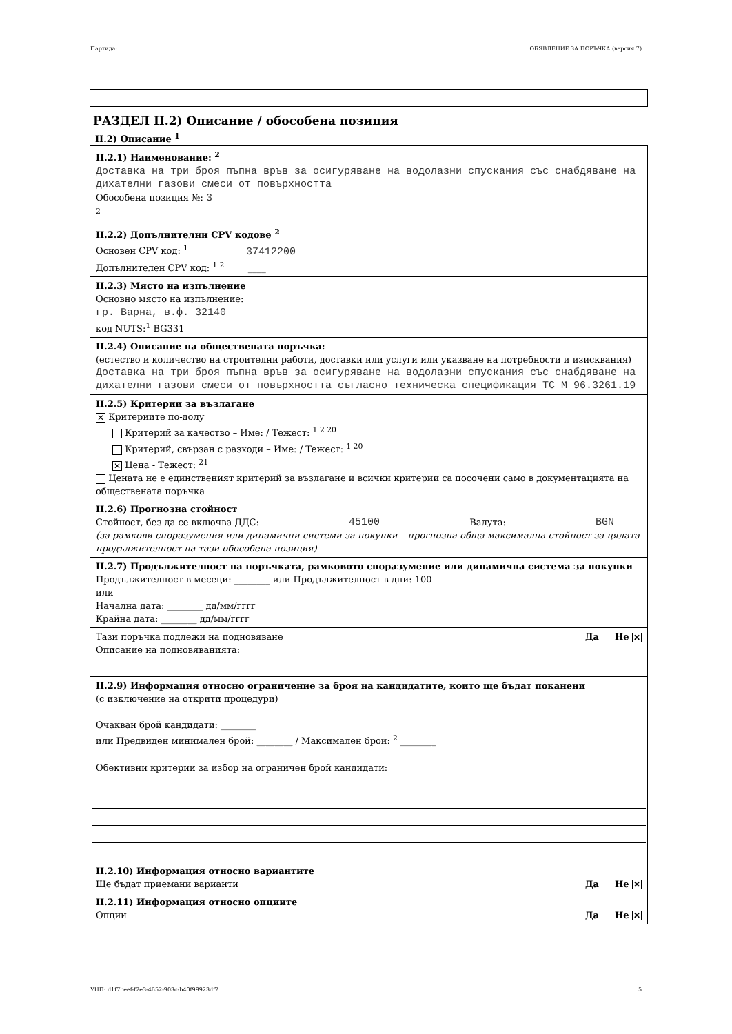Партида: ОБЯВЛЕНИЕ ЗА ПОРЪЧКА (версия 7)
РАЗДЕЛ II.2) Описание / обособена позиция
II.2) Описание <sup>1</sup>
II.2.1) Наименование: <sup>2</sup>
Доставка на три броя пъпна връв за осигуряване на водолазни спускания със снабдяване на дихателни газови смеси от повърхността
Обособена позиция №: 3
<sup>2</sup>
II.2.2) Допълнителни CPV кодове <sup>2</sup>
Основен CPV код: <sup>1</sup> 37412200
Допълнителен CPV код: <sup>1 2</sup> ____
II.2.3) Място на изпълнение
Основно място на изпълнение:
гр. Варна, в.ф. 32140
код NUTS:<sup>1</sup> BG331
II.2.4) Описание на обществената поръчка:
(естество и количество на строителни работи, доставки или услуги или указване на потребности и изисквания)
Доставка на три броя пъпна връв за осигуряване на водолазни спускания със снабдяване на дихателни газови смеси от повърхността съгласно техническа спецификация ТС М 96.3261.19
II.2.5) Критерии за възлагане
✕ Критериите по-долу
Критерий за качество – Име: / Тежест: <sup>1 2 20</sup>
Критерий, свързан с разходи – Име: / Тежест: <sup>1 20</sup>
✕ Цена - Тежест: <sup>21</sup>
Цената не е единственият критерий за възлагане и всички критерии са посочени само в документацията на обществената поръчка
II.2.6) Прогнозна стойност
Стойност, без да се включва ДДС: 45100 Валута: BGN
(за рамкови споразумения или динамични системи за покупки – прогнозна обща максимална стойност за цялата продължителност на тази обособена позиция)
II.2.7) Продължителност на поръчката, рамковото споразумение или динамична система за покупки
Продължителност в месеци: ________ или Продължителност в дни: 100
или
Начална дата: ________ дд/мм/гггг
Крайна дата: ________ дд/мм/гггг
Тази поръчка подлежи на подновяване Да Не ✕
Описание на подновяванията:
II.2.9) Информация относно ограничение за броя на кандидатите, които ще бъдат поканени
(с изключение на открити процедури)
Очакван брой кандидати: ________
или Предвиден минимален брой: ________ / Максимален брой: <sup>2</sup> ________
Обективни критерии за избор на ограничен брой кандидати:
II.2.10) Информация относно вариантите
Ще бъдат приемани варианти Да Не ✕
II.2.11) Информация относно опциите
Опции Да Не ✕
УНП: d1f7beef-f2e3-4652-903c-b40f99923df2 5